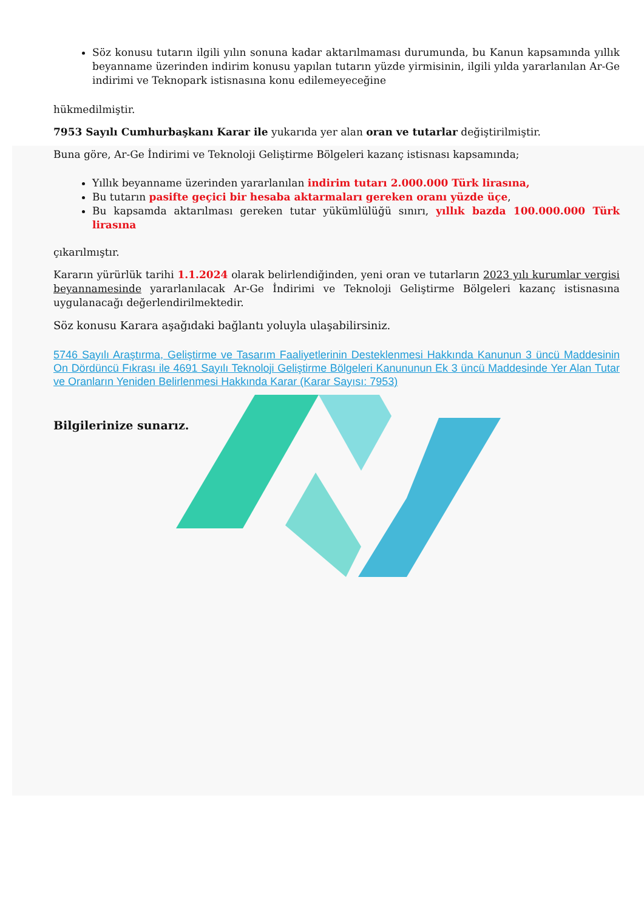Söz konusu tutarın ilgili yılın sonuna kadar aktarılmaması durumunda, bu Kanun kapsamında yıllık beyanname üzerinden indirim konusu yapılan tutarın yüzde yirmisinin, ilgili yılda yararlanılan Ar-Ge indirimi ve Teknopark istisnasına konu edilemeyeceğine
hükmedilmiştir.
7953 Sayılı Cumhurbaşkanı Karar ile yukarıda yer alan oran ve tutarlar değiştirilmiştir.
Buna göre, Ar-Ge İndirimi ve Teknoloji Geliştirme Bölgeleri kazanç istisnası kapsamında;
Yıllık beyanname üzerinden yararlanılan indirim tutarı 2.000.000 Türk lirasına,
Bu tutarın pasifte geçici bir hesaba aktarmaları gereken oranı yüzde üçe,
Bu kapsamda aktarılması gereken tutar yükümlülüğü sınırı, yıllık bazda 100.000.000 Türk lirasına
çıkarılmıştır.
Kararın yürürlük tarihi 1.1.2024 olarak belirlendiğinden, yeni oran ve tutarların 2023 yılı kurumlar vergisi beyannamesinde yararlanılacak Ar-Ge İndirimi ve Teknoloji Geliştirme Bölgeleri kazanç istisnasına uygulanacağı değerlendirilmektedir.
Söz konusu Karara aşağıdaki bağlantı yoluyla ulaşabilirsiniz.
5746 Sayılı Araştırma, Geliştirme ve Tasarım Faaliyetlerinin Desteklenmesi Hakkında Kanunun 3 üncü Maddesinin On Dördüncü Fıkrası ile 4691 Sayılı Teknoloji Geliştirme Bölgeleri Kanununun Ek 3 üncü Maddesinde Yer Alan Tutar ve Oranların Yeniden Belirlenmesi Hakkında Karar (Karar Sayısı: 7953)
Bilgilerinize sunarız.